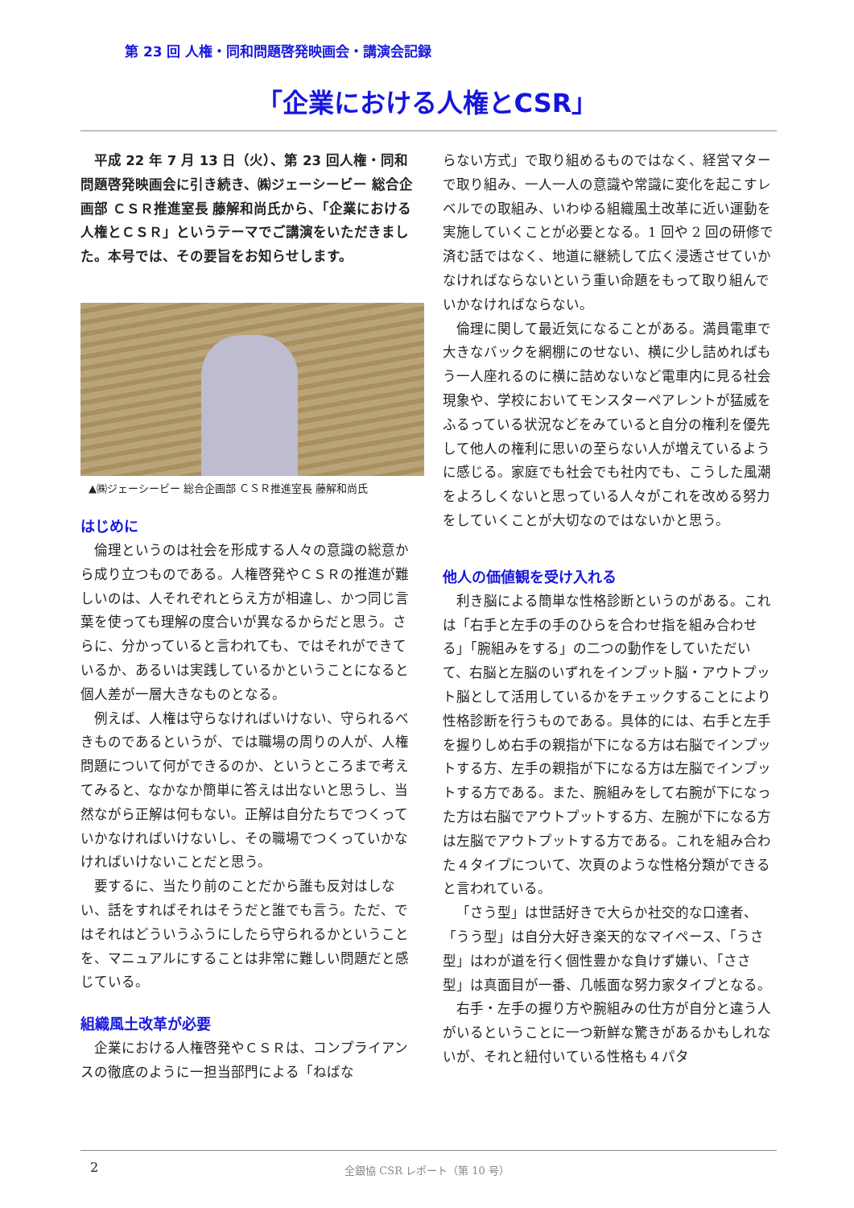第 23 回 人権・同和問題啓発映画会・講演会記録
「企業における人権とCSR」
平成 22 年 7 月 13 日（火）、第 23 回人権・同和問題啓発映画会に引き続き、㈱ジェーシービー 総合企画部 ＣＳＲ推進室長 藤解和尚氏から、「企業における人権とＣＳＲ」というテーマでご講演をいただきました。本号では、その要旨をお知らせします。
▲㈱ジェーシービー 総合企画部 ＣＳＲ推進室長 藤解和尚氏
はじめに
倫理というのは社会を形成する人々の意識の総意から成り立つものである。人権啓発やＣＳＲの推進が難しいのは、人それぞれとらえ方が相違し、かつ同じ言葉を使っても理解の度合いが異なるからだと思う。さらに、分かっていると言われても、ではそれができているか、あるいは実践しているかということになると個人差が一層大きなものとなる。
例えば、人権は守らなければいけない、守られるべきものであるというが、では職場の周りの人が、人権問題について何ができるのか、というところまで考えてみると、なかなか簡単に答えは出ないと思うし、当然ながら正解は何もない。正解は自分たちでつくっていかなければいけないし、その職場でつくっていかなければいけないことだと思う。
要するに、当たり前のことだから誰も反対はしない、話をすればそれはそうだと誰でも言う。ただ、ではそれはどういうふうにしたら守られるかということを、マニュアルにすることは非常に難しい問題だと感じている。
組織風土改革が必要
企業における人権啓発やＣＳＲは、コンプライアンスの徹底のように一担当部門による「ねばな
らない方式」で取り組めるものではなく、経営マターで取り組み、一人一人の意識や常識に変化を起こすレベルでの取組み、いわゆる組織風土改革に近い運動を実施していくことが必要となる。1 回や 2 回の研修で済む話ではなく、地道に継続して広く浸透させていかなければならないという重い命題をもって取り組んでいかなければならない。
倫理に関して最近気になることがある。満員電車で大きなバックを網棚にのせない、横に少し詰めればもう一人座れるのに横に詰めないなど電車内に見る社会現象や、学校においてモンスターペアレントが猛威をふるっている状況などをみていると自分の権利を優先して他人の権利に思いの至らない人が増えているように感じる。家庭でも社会でも社内でも、こうした風潮をよろしくないと思っている人々がこれを改める努力をしていくことが大切なのではないかと思う。
他人の価値観を受け入れる
利き脳による簡単な性格診断というのがある。これは「右手と左手の手のひらを合わせ指を組み合わせる」「腕組みをする」の二つの動作をしていただいて、右脳と左脳のいずれをインプット脳・アウトプット脳として活用しているかをチェックすることにより性格診断を行うものである。具体的には、右手と左手を握りしめ右手の親指が下になる方は右脳でインプットする方、左手の親指が下になる方は左脳でインプットする方である。また、腕組みをして右腕が下になった方は右脳でアウトプットする方、左腕が下になる方は左脳でアウトプットする方である。これを組み合わた４タイプについて、次頁のような性格分類ができると言われている。
「さう型」は世話好きで大らか社交的な口達者、「うう型」は自分大好き楽天的なマイペース、「うさ型」はわが道を行く個性豊かな負けず嫌い、「ささ型」は真面目が一番、几帳面な努力家タイプとなる。
右手・左手の握り方や腕組みの仕方が自分と違う人がいるということに一つ新鮮な驚きがあるかもしれないが、それと紐付いている性格も４パタ
2
全銀協 CSR レポート（第 10 号）